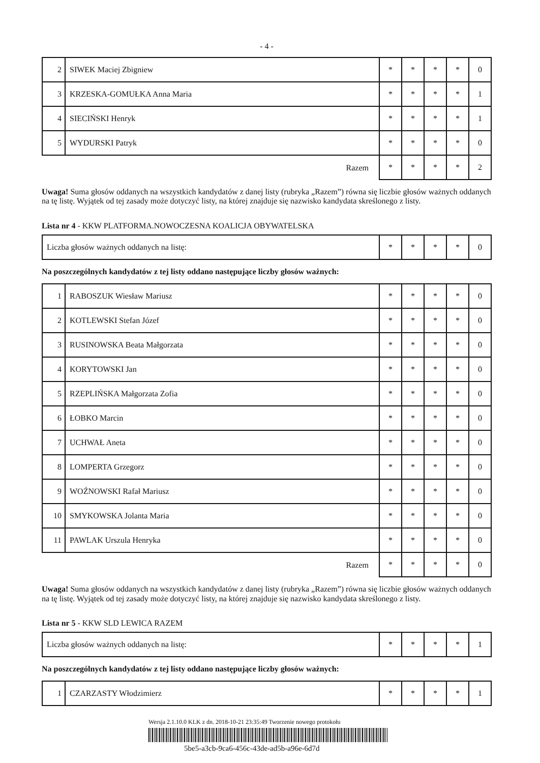- 4 -
| 2 | SIWEK Maciej Zbigniew | * | * | * | * | 0 |
| 3 | KRZESKA-GOMUŁKA Anna Maria | * | * | * | * | 1 |
| 4 | SIECIŃSKI Henryk | * | * | * | * | 1 |
| 5 | WYDURSKI Patryk | * | * | * | * | 0 |
| Razem | | * | * | * | * | 2 |
Uwaga! Suma głosów oddanych na wszystkich kandydatów z danej listy (rubryka „Razem”) równa się liczbie głosów ważnych oddanych na tę listę. Wyjątek od tej zasady może dotyczyć listy, na której znajduje się nazwisko kandydata skreślonego z listy.
Lista nr 4 - KKW PLATFORMA.NOWOCZESNA KOALICJA OBYWATELSKA
| Liczba głosów ważnych oddanych na listę: | * | * | * | * | 0 |
Na poszczególnych kandydatów z tej listy oddano następujące liczby głosów ważnych:
| 1 | RABOSZUK Wiesław Mariusz | * | * | * | * | 0 |
| 2 | KOTLEWSKI Stefan Józef | * | * | * | * | 0 |
| 3 | RUSINOWSKA Beata Małgorzata | * | * | * | * | 0 |
| 4 | KORYTOWSKI Jan | * | * | * | * | 0 |
| 5 | RZEPLIŃSKA Małgorzata Zofia | * | * | * | * | 0 |
| 6 | ŁOBKO Marcin | * | * | * | * | 0 |
| 7 | UCHWAŁ Aneta | * | * | * | * | 0 |
| 8 | LOMPERTA Grzegorz | * | * | * | * | 0 |
| 9 | WOŹNOWSKI Rafał Mariusz | * | * | * | * | 0 |
| 10 | SMYKOWSKA Jolanta Maria | * | * | * | * | 0 |
| 11 | PAWLAK Urszula Henryka | * | * | * | * | 0 |
| Razem | | * | * | * | * | 0 |
Uwaga! Suma głosów oddanych na wszystkich kandydatów z danej listy (rubryka „Razem”) równa się liczbie głosów ważnych oddanych na tę listę. Wyjątek od tej zasady może dotyczyć listy, na której znajduje się nazwisko kandydata skreślonego z listy.
Lista nr 5 - KKW SLD LEWICA RAZEM
| Liczba głosów ważnych oddanych na listę: | * | * | * | * | 1 |
Na poszczególnych kandydatów z tej listy oddano następujące liczby głosów ważnych:
| 1 | CZARZASTY Włodzimierz | * | * | * | * | 1 |
Wersja 2.1.10.0 KLK z dn. 2018-10-21 23:35:49 Tworzenie nowego protokołu
5be5-a3cb-9ca6-456c-43de-ad5b-a96e-6d7d